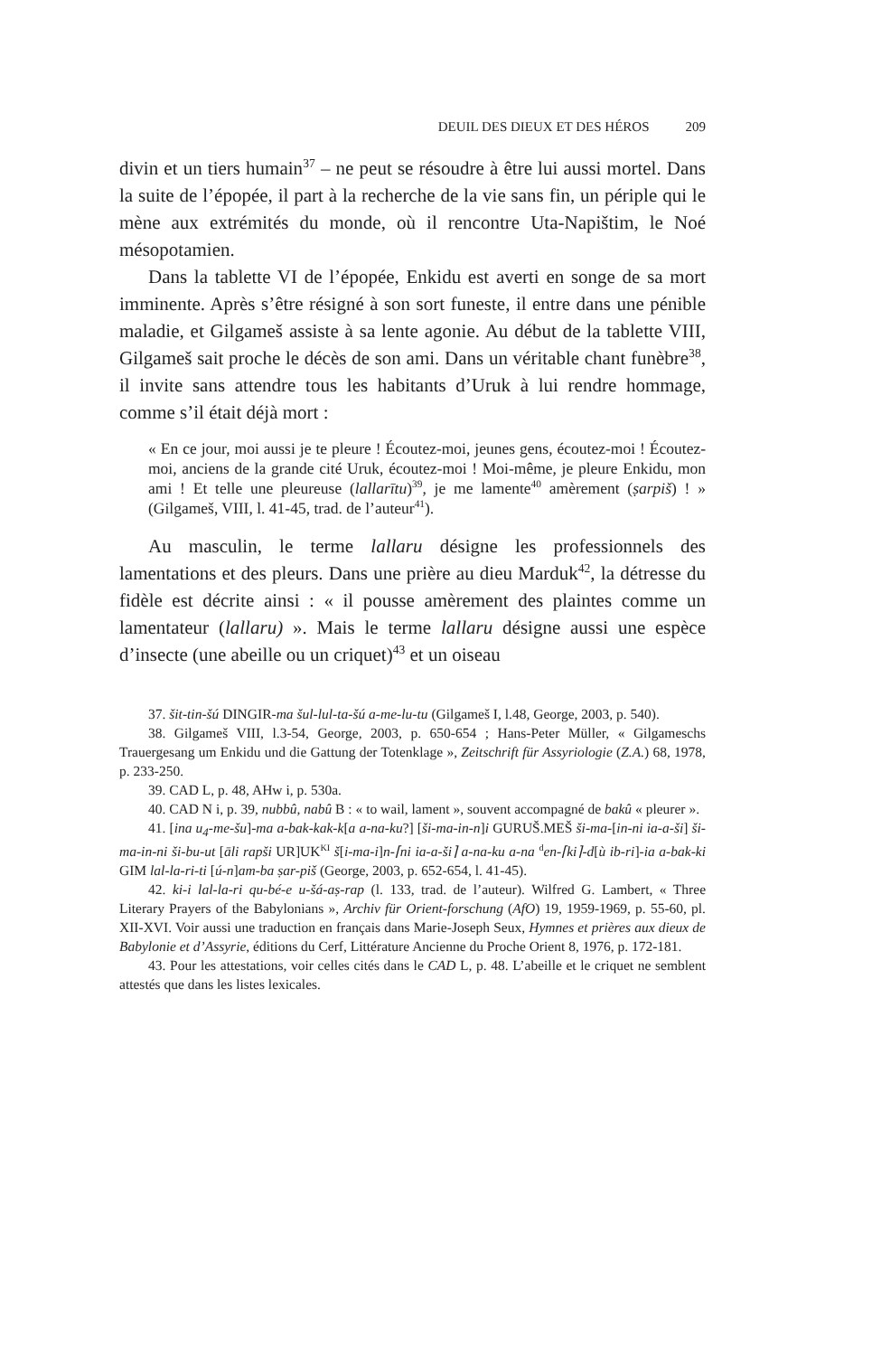DEUIL DES DIEUX ET DES HÉROS 209
divin et un tiers humain<sup>37</sup> – ne peut se résoudre à être lui aussi mortel. Dans la suite de l’épopée, il part à la recherche de la vie sans fin, un périple qui le mène aux extrémités du monde, où il rencontre Uta-Napištim, le Noé mésopotamien.
Dans la tablette VI de l’épopée, Enkidu est averti en songe de sa mort imminente. Après s’être résigné à son sort funeste, il entre dans une pénible maladie, et Gilgameš assiste à sa lente agonie. Au début de la tablette VIII, Gilgameš sait proche le décès de son ami. Dans un véritable chant funèbre<sup>38</sup>, il invite sans attendre tous les habitants d’Uruk à lui rendre hommage, comme s’il était déjà mort :
« En ce jour, moi aussi je te pleure ! Écoutez-moi, jeunes gens, écoutez-moi ! Écoutez-moi, anciens de la grande cité Uruk, écoutez-moi ! Moi-même, je pleure Enkidu, mon ami ! Et telle une pleureuse (lallarītu)<sup>39</sup>, je me lamente<sup>40</sup> amèrement (ṣarpiš) ! » (Gilgameš, VIII, l. 41-45, trad. de l’auteur<sup>41</sup>).
Au masculin, le terme lallaru désigne les professionnels des lamentations et des pleurs. Dans une prière au dieu Marduk<sup>42</sup>, la détresse du fidèle est décrite ainsi : « il pousse amèrement des plaintes comme un lamentateur (lallaru) ». Mais le terme lallaru désigne aussi une espèce d’insecte (une abeille ou un criquet)<sup>43</sup> et un oiseau
37. šit-tin-šú DINGIR-ma šul-lul-ta-šú a-me-lu-tu (Gilgameš I, l.48, George, 2003, p. 540).
38. Gilgameš VIII, l.3-54, George, 2003, p. 650-654 ; Hans-Peter Müller, « Gilgameschs Trauergesang um Enkidu und die Gattung der Totenklage », Zeitschrift für Assyriologie (Z.A.) 68, 1978, p. 233-250.
39. CAD L, p. 48, AHw i, p. 530a.
40. CAD N i, p. 39, nubbû, nabû B : « to wail, lament », souvent accompagné de bakû « pleurer ».
41. [ina u<sub>4</sub>-me-šu]-ma a-bak-kak-k[a a-na-ku?] [ši-ma-in-n]i GURUŠ.MEŠ ši-ma-[in-ni ia-a-ši] ši-ma-in-ni ši-bu-ut [āli rapši UR]UK<sup>KI</sup> š[i-ma-i]n-⌈ni ia-a-ši⌉ a-na-ku a-na <sup>d</sup>en-⌈ki⌉-d[ù ib-ri]-ia a-bak-ki GIM lal-la-ri-ti [ú-n]am-ba ṣar-piš (George, 2003, p. 652-654, l. 41-45).
42. ki-i lal-la-ri qu-bé-e u-šá-aṣ-rap (l. 133, trad. de l’auteur). Wilfred G. Lambert, « Three Literary Prayers of the Babylonians », Archiv für Orient-forschung (AfO) 19, 1959-1969, p. 55-60, pl. XII-XVI. Voir aussi une traduction en français dans Marie-Joseph Seux, Hymnes et prières aux dieux de Babylonie et d’Assyrie, éditions du Cerf, Littérature Ancienne du Proche Orient 8, 1976, p. 172-181.
43. Pour les attestations, voir celles cités dans le CAD L, p. 48. L’abeille et le criquet ne semblent attestés que dans les listes lexicales.